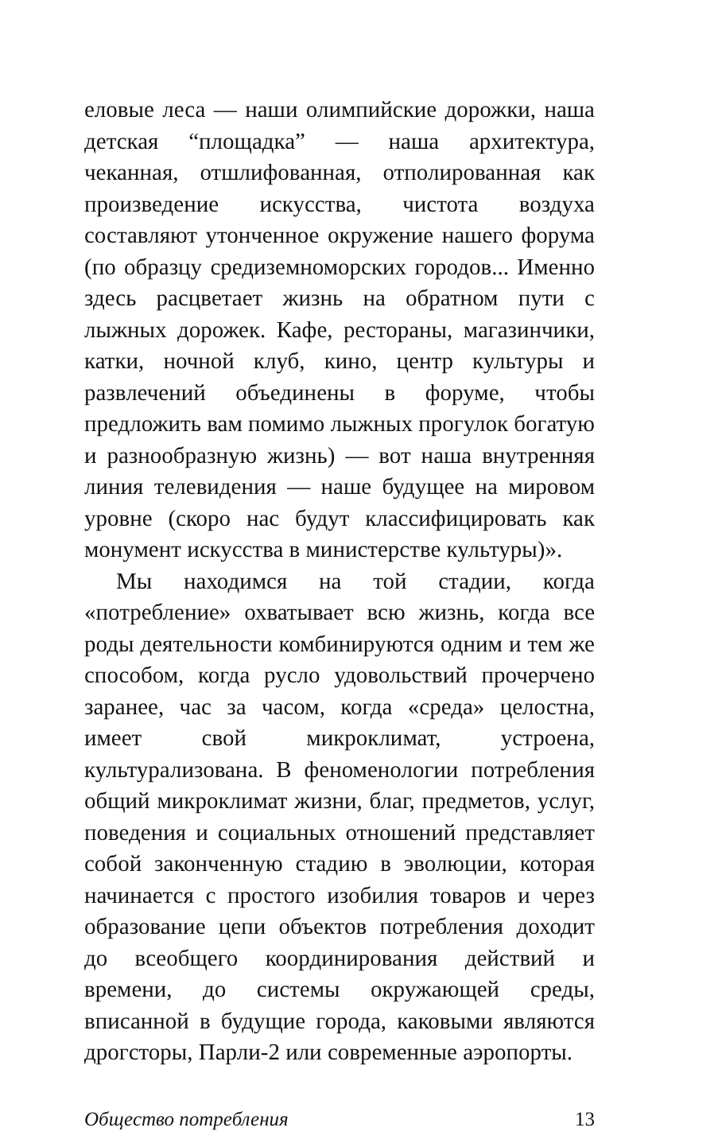еловые леса — наши олимпийские дорожки, наша детская “площадка” — наша архитектура, чеканная, отшлифованная, отполированная как произведение искусства, чистота воздуха составляют утонченное окружение нашего форума (по образцу средиземноморских городов... Именно здесь расцветает жизнь на обратном пути с лыжных дорожек. Кафе, рестораны, магазинчики, катки, ночной клуб, кино, центр культуры и развлечений объединены в форуме, чтобы предложить вам помимо лыжных прогулок богатую и разнообразную жизнь) — вот наша внутренняя линия телевидения — наше будущее на мировом уровне (скоро нас будут классифицировать как монумент искусства в министерстве культуры)».
Мы находимся на той стадии, когда «потребление» охватывает всю жизнь, когда все роды деятельности комбинируются одним и тем же способом, когда русло удовольствий прочерчено заранее, час за часом, когда «среда» целостна, имеет свой микроклимат, устроена, культурализована. В феноменологии потребления общий микроклимат жизни, благ, предметов, услуг, поведения и социальных отношений представляет собой законченную стадию в эволюции, которая начинается с простого изобилия товаров и через образование цепи объектов потребления доходит до всеобщего координирования действий и времени, до системы окружающей среды, вписанной в будущие города, каковыми являются дрогсторы, Парли-2 или современные аэропорты.
Общество потребления 13